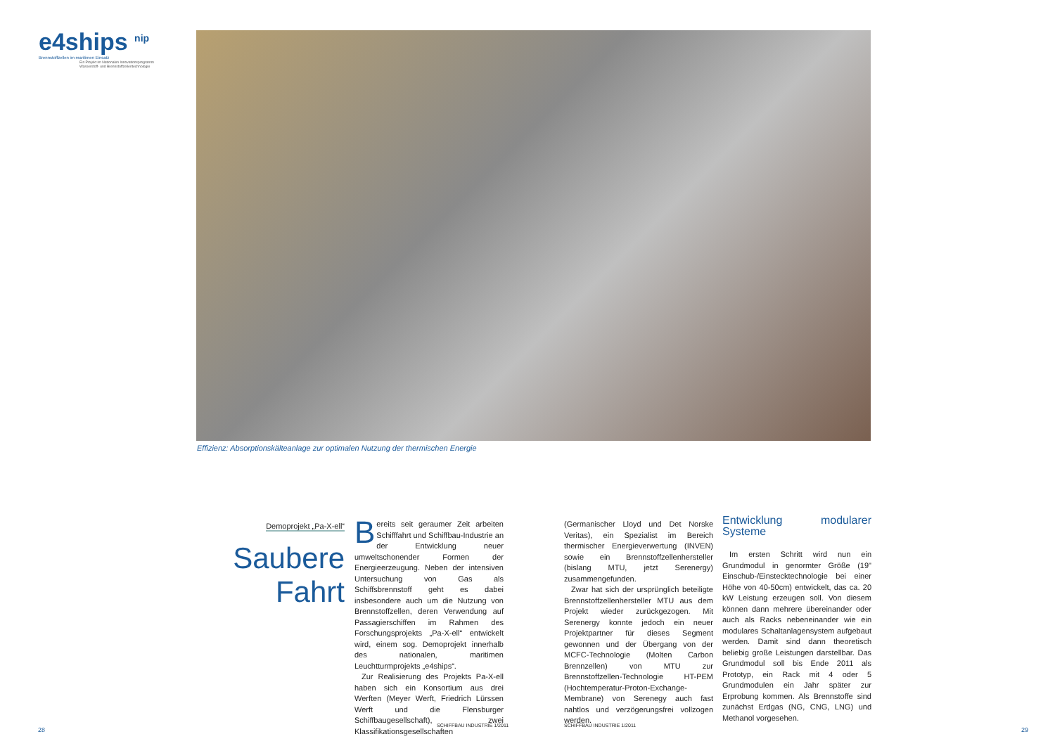e4ships <sup>nip</sup>
Brennstoffzellen im maritimen Einsatz
Ein Projekt im Nationalen Innovationsprogramm
Wasserstoff- und Brennstoffzellentechnologie
Effizienz: Absorptionskälteanlage zur optimalen Nutzung der thermischen Energie
Demoprojekt „Pa-X-ell“
Saubere Fahrt
Bereits seit geraumer Zeit arbeiten Schifffahrt und Schiffbau-Industrie an der Entwicklung neuer umweltschonender Formen der Energieerzeugung. Neben der intensiven Untersuchung von Gas als Schiffsbrennstoff geht es dabei insbesondere auch um die Nutzung von Brennstoffzellen, deren Verwendung auf Passagierschiffen im Rahmen des Forschungsprojekts „Pa-X-ell“ entwickelt wird, einem sog. Demoprojekt innerhalb des nationalen, maritimen Leuchtturmprojekts „e4ships“.
Zur Realisierung des Projekts Pa-X-ell haben sich ein Konsortium aus drei Werften (Meyer Werft, Friedrich Lürssen Werft und die Flensburger Schiffbaugesellschaft), zwei Klassifikationsgesellschaften
(Germanischer Lloyd und Det Norske Veritas), ein Spezialist im Bereich thermischer Energieverwertung (INVEN) sowie ein Brennstoffzellenhersteller (bislang MTU, jetzt Serenergy) zusammengefunden.
Zwar hat sich der ursprünglich beteiligte Brennstoffzellenhersteller MTU aus dem Projekt wieder zurückgezogen. Mit Serenergy konnte jedoch ein neuer Projektpartner für dieses Segment gewonnen und der Übergang von der MCFC-Technologie (Molten Carbon Brennzellen) von MTU zur Brennstoffzellen-Technologie HT-PEM (Hochtemperatur-Proton-Exchange-Membrane) von Serenegy auch fast nahtlos und verzögerungsfrei vollzogen werden.
Entwicklung modularer Systeme
Im ersten Schritt wird nun ein Grundmodul in genormter Größe (19" Einschub-/Einstecktechnologie bei einer Höhe von 40-50cm) entwickelt, das ca. 20 kW Leistung erzeugen soll. Von diesem können dann mehrere übereinander oder auch als Racks nebeneinander wie ein modulares Schaltanlagensystem aufgebaut werden. Damit sind dann theoretisch beliebig große Leistungen darstellbar. Das Grundmodul soll bis Ende 2011 als Prototyp, ein Rack mit 4 oder 5 Grundmodulen ein Jahr später zur Erprobung kommen. Als Brennstoffe sind zunächst Erdgas (NG, CNG, LNG) und Methanol vorgesehen.
28
SCHIFFBAU INDUSTRIE 1/2011 SCHIFFBAU INDUSTRIE 1/2011
29